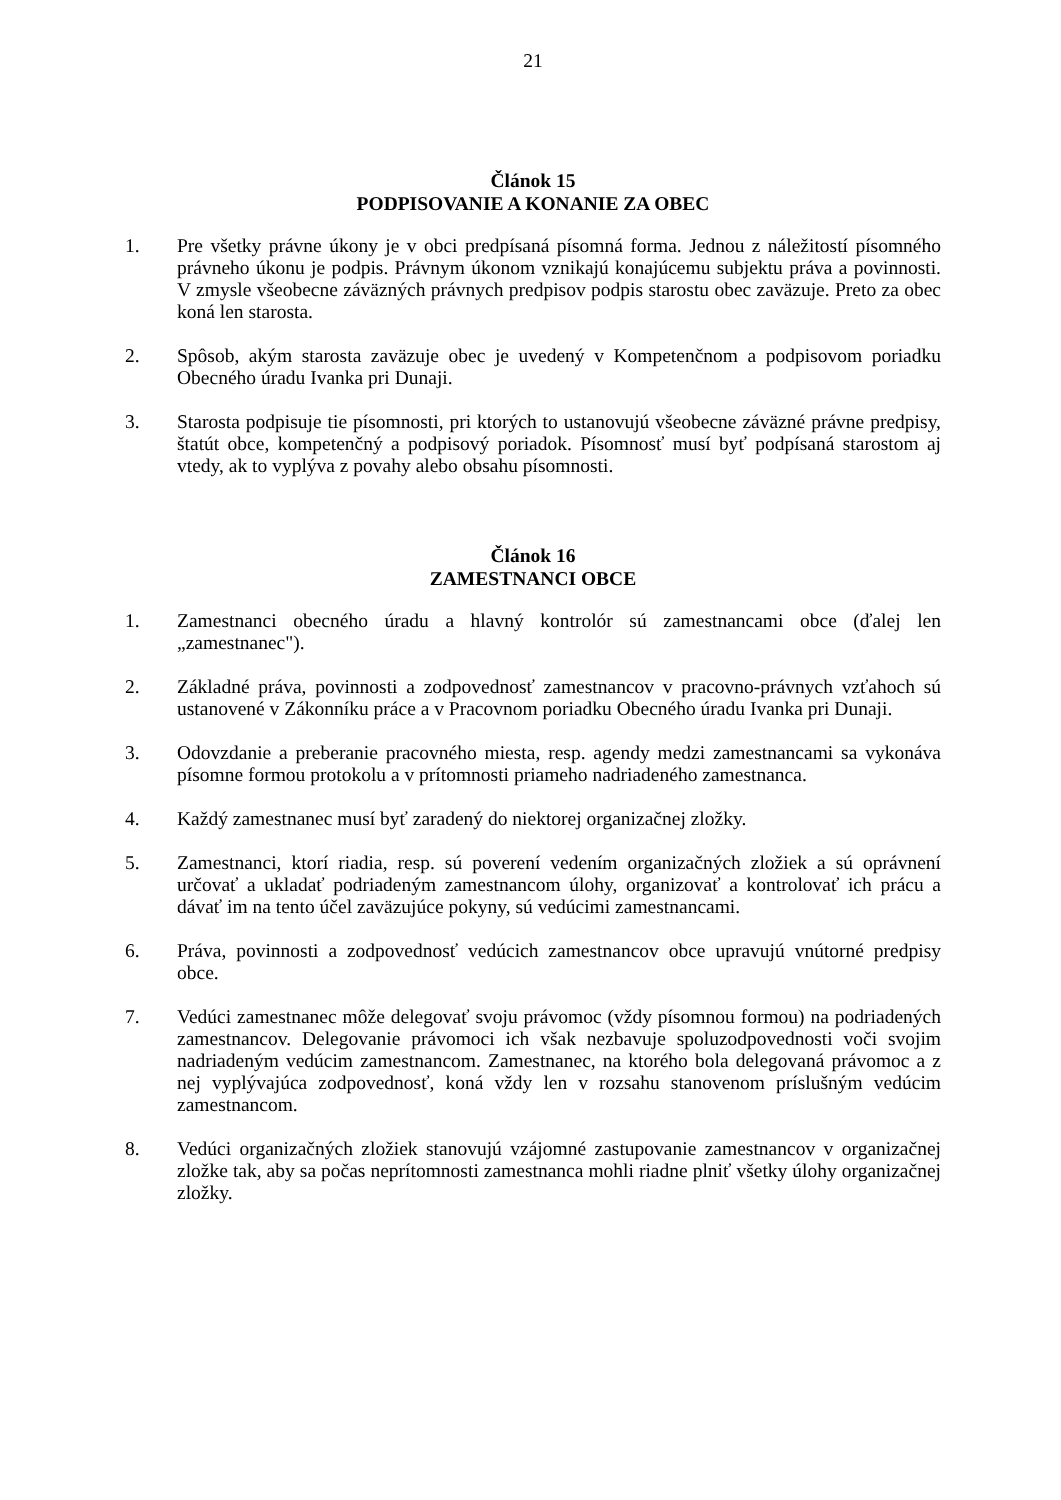21
Článok 15
PODPISOVANIE A KONANIE ZA OBEC
1. Pre všetky právne úkony je v obci predpísaná písomná forma. Jednou z náležitostí písomného právneho úkonu je podpis. Právnym úkonom vznikajú konajúcemu subjektu práva a povinnosti. V zmysle všeobecne záväzných právnych predpisov podpis starostu obec zaväzuje. Preto za obec koná len starosta.
2. Spôsob, akým starosta zaväzuje obec je uvedený v Kompetenčnom a podpisovom poriadku Obecného úradu Ivanka pri Dunaji.
3. Starosta podpisuje tie písomnosti, pri ktorých to ustanovujú všeobecne záväzné právne predpisy, štatút obce, kompetenčný a podpisový poriadok. Písomnosť musí byť podpísaná starostom aj vtedy, ak to vyplýva z povahy alebo obsahu písomnosti.
Článok 16
ZAMESTNANCI OBCE
1. Zamestnanci obecného úradu a hlavný kontrolór sú zamestnancami obce (ďalej len „zamestnanec").
2. Základné práva, povinnosti a zodpovednosť zamestnancov v pracovno-právnych vzťahoch sú ustanovené v Zákonníku práce a v Pracovnom poriadku Obecného úradu Ivanka pri Dunaji.
3. Odovzdanie a preberanie pracovného miesta, resp. agendy medzi zamestnancami sa vykonáva písomne formou protokolu a v prítomnosti priameho nadriadeného zamestnanca.
4. Každý zamestnanec musí byť zaradený do niektorej organizačnej zložky.
5. Zamestnanci, ktorí riadia, resp. sú poverení vedením organizačných zložiek a sú oprávnení určovať a ukladať podriadeným zamestnancom úlohy, organizovať a kontrolovať ich prácu a dávať im na tento účel zaväzujúce pokyny, sú vedúcimi zamestnancami.
6. Práva, povinnosti a zodpovednosť vedúcich zamestnancov obce upravujú vnútorné predpisy obce.
7. Vedúci zamestnanec môže delegovať svoju právomoc (vždy písomnou formou) na podriadených zamestnancov. Delegovanie právomoci ich však nezbavuje spoluzodpovednosti voči svojim nadriadeným vedúcim zamestnancom. Zamestnanec, na ktorého bola delegovaná právomoc a z nej vyplývajúca zodpovednosť, koná vždy len v rozsahu stanovenom príslušným vedúcim zamestnancom.
8. Vedúci organizačných zložiek stanovujú vzájomné zastupovanie zamestnancov v organizačnej zložke tak, aby sa počas neprítomnosti zamestnanca mohli riadne plniť všetky úlohy organizačnej zložky.